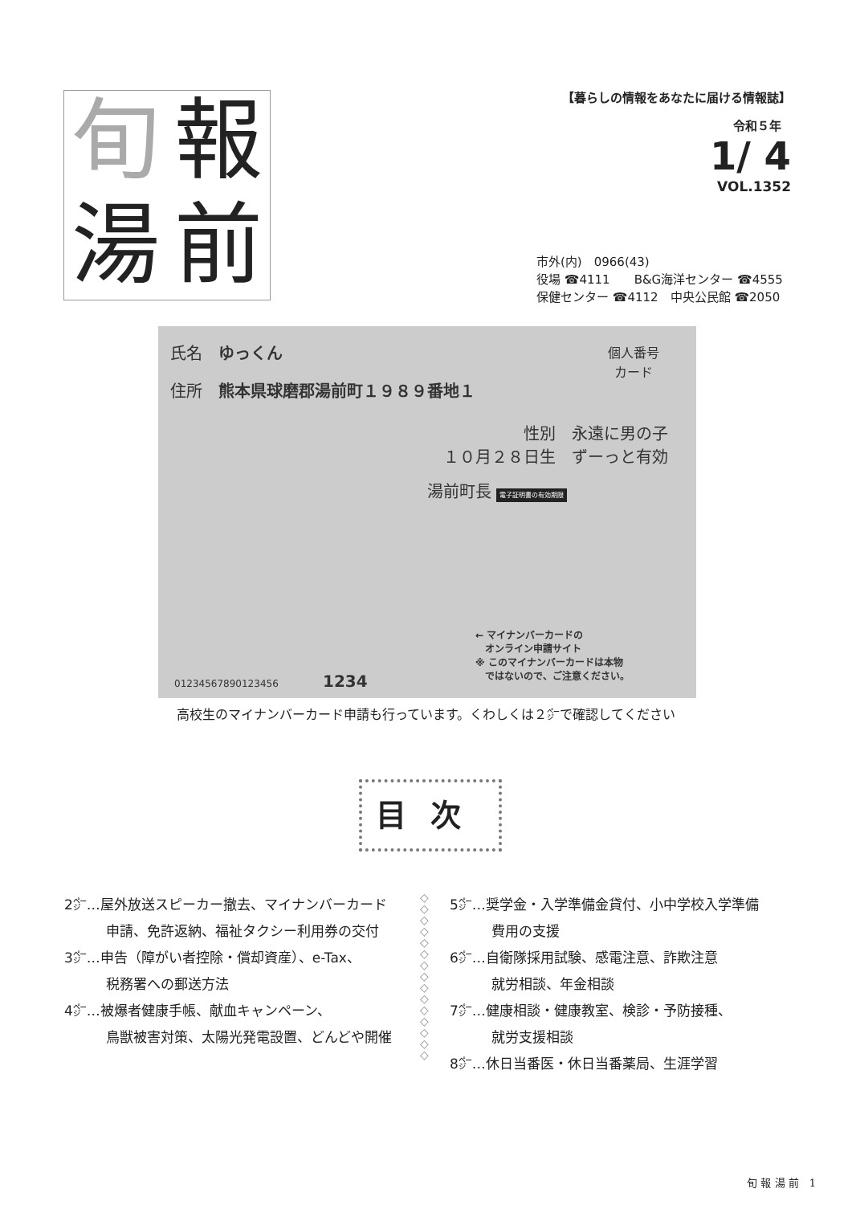旬 報 湯 前
【暮らしの情報をあなたに届ける情報誌】
令和５年
1/ 4
VOL.1352
市外(内)　0966(43)
役場 ☎4111　　B&G海洋センター ☎4555
保健センター ☎4112　中央公民館 ☎2050
氏名　ゆっくん
住所　熊本県球磨郡湯前町１９８９番地１
個人番号
カード
性別　永遠に男の子
１０月２８日生　ずーっと有効
湯前町長 電子証明書の有効期限
← マイナンバーカードの
　オンライン申請サイト
※ このマイナンバーカードは本物
　ではないので、ご注意ください。
01234567890123456 1234
高校生のマイナンバーカード申請も行っています。くわしくは２㌻で確認してください
目次
2㌻…屋外放送スピーカー撤去、マイナンバーカード
申請、免許返納、福祉タクシー利用券の交付
3㌻…申告（障がい者控除・償却資産）、e-Tax、
税務署への郵送方法
4㌻…被爆者健康手帳、献血キャンペーン、
鳥獣被害対策、太陽光発電設置、どんどや開催
◇
◇
◇
◇
◇
◇
◇
◇
◇
◇
◇
◇
◇
◇
◇
5㌻…奨学金・入学準備金貸付、小中学校入学準備
費用の支援
6㌻…自衛隊採用試験、感電注意、詐欺注意
就労相談、年金相談
7㌻…健康相談・健康教室、検診・予防接種、
就労支援相談
8㌻…休日当番医・休日当番薬局、生涯学習
旬 報 湯 前　1